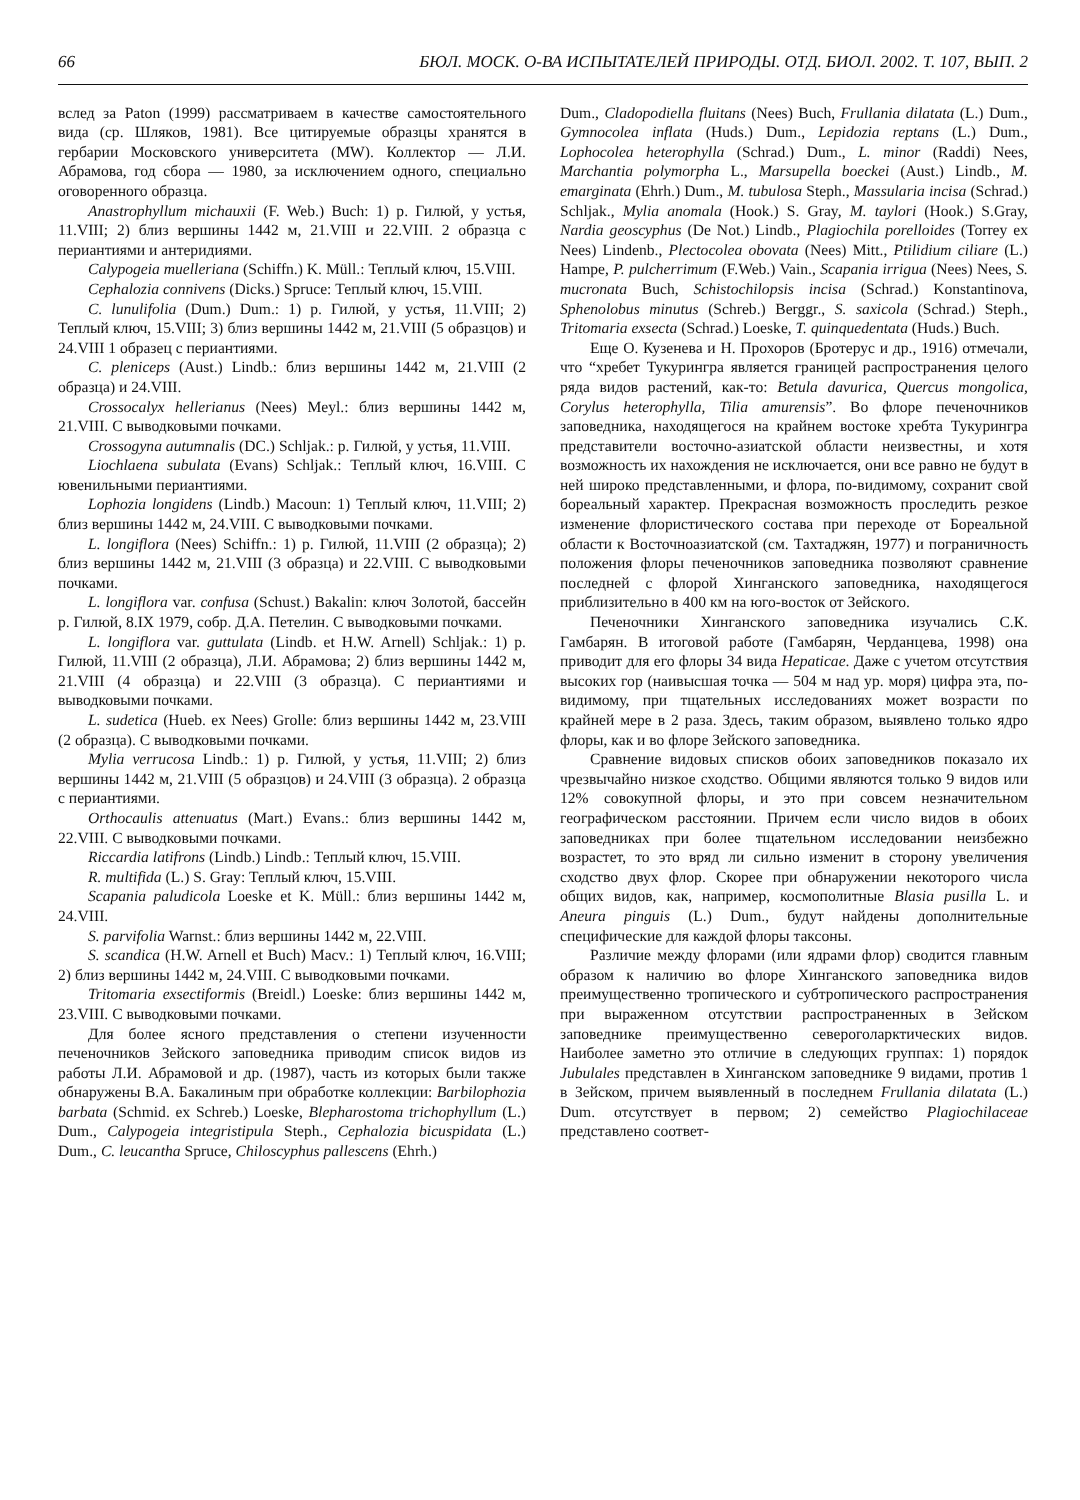66 БЮЛ. МОСК. О-ВА ИСПЫТАТЕЛЕЙ ПРИРОДЫ. ОТД. БИОЛ. 2002. Т. 107, ВЫП. 2
вслед за Paton (1999) рассматриваем в качестве самостоятельного вида (ср. Шляков, 1981). Все цитируемые образцы хранятся в гербарии Московского университета (MW). Коллектор — Л.И. Абрамова, год сбора — 1980, за исключением одного, специально оговоренного образца.
Anastrophyllum michauxii (F. Web.) Buch: 1) р. Гилюй, у устья, 11.VIII; 2) близ вершины 1442 м, 21.VIII и 22.VIII. 2 образца с периантиями и антеридиями.
Calypogeia muelleriana (Schiffn.) K. Müll.: Теплый ключ, 15.VIII.
Cephalozia connivens (Dicks.) Spruce: Теплый ключ, 15.VIII.
C. lunulifolia (Dum.) Dum.: 1) р. Гилюй, у устья, 11.VIII; 2) Теплый ключ, 15.VIII; 3) близ вершины 1442 м, 21.VIII (5 образцов) и 24.VIII 1 образец с периантиями.
C. pleniceps (Aust.) Lindb.: близ вершины 1442 м, 21.VIII (2 образца) и 24.VIII.
Crossocalyx hellerianus (Nees) Meyl.: близ вершины 1442 м, 21.VIII. С выводковыми почками.
Crossogyna autumnalis (DC.) Schljak.: р. Гилюй, у устья, 11.VIII.
Liochlaena subulata (Evans) Schljak.: Теплый ключ, 16.VIII. С ювенильными периантиями.
Lophozia longidens (Lindb.) Macoun: 1) Теплый ключ, 11.VIII; 2) близ вершины 1442 м, 24.VIII. С выводковыми почками.
L. longiflora (Nees) Schiffn.: 1) р. Гилюй, 11.VIII (2 образца); 2) близ вершины 1442 м, 21.VIII (3 образца) и 22.VIII. С выводковыми почками.
L. longiflora var. confusa (Schust.) Bakalin: ключ Золотой, бассейн р. Гилюй, 8.IX 1979, собр. Д.А. Петелин. С выводковыми почками.
L. longiflora var. guttulata (Lindb. et H.W. Arnell) Schljak.: 1) р. Гилюй, 11.VIII (2 образца), Л.И. Абрамова; 2) близ вершины 1442 м, 21.VIII (4 образца) и 22.VIII (3 образца). С периантиями и выводковыми почками.
L. sudetica (Hueb. ex Nees) Grolle: близ вершины 1442 м, 23.VIII (2 образца). С выводковыми почками.
Mylia verrucosa Lindb.: 1) р. Гилюй, у устья, 11.VIII; 2) близ вершины 1442 м, 21.VIII (5 образцов) и 24.VIII (3 образца). 2 образца с периантиями.
Orthocaulis attenuatus (Mart.) Evans.: близ вершины 1442 м, 22.VIII. С выводковыми почками.
Riccardia latifrons (Lindb.) Lindb.: Теплый ключ, 15.VIII.
R. multifida (L.) S. Gray: Теплый ключ, 15.VIII.
Scapania paludicola Loeske et K. Müll.: близ вершины 1442 м, 24.VIII.
S. parvifolia Warnst.: близ вершины 1442 м, 22.VIII.
S. scandica (H.W. Arnell et Buch) Macv.: 1) Теплый ключ, 16.VIII; 2) близ вершины 1442 м, 24.VIII. С выводковыми почками.
Tritomaria exsectiformis (Breidl.) Loeske: близ вершины 1442 м, 23.VIII. С выводковыми почками.
Для более ясного представления о степени изученности печеночников Зейского заповедника приводим список видов из работы Л.И. Абрамовой и др. (1987), часть из которых были также обнаружены В.А. Бакалиным при обработке коллекции: Barbilophozia barbata (Schmid. ex Schreb.) Loeske, Blepharostoma trichophyllum (L.) Dum., Calypogeia integristipula Steph., Cephalozia bicuspidata (L.) Dum., C. leucantha Spruce, Chiloscyphus pallescens (Ehrh.)
Dum., Cladopodiella fluitans (Nees) Buch, Frullania dilatata (L.) Dum., Gymnocolea inflata (Huds.) Dum., Lepidozia reptans (L.) Dum., Lophocolea heterophylla (Schrad.) Dum., L. minor (Raddi) Nees, Marchantia polymorpha L., Marsupella boeckei (Aust.) Lindb., M. emarginata (Ehrh.) Dum., M. tubulosa Steph., Massularia incisa (Schrad.) Schljak., Mylia anomala (Hook.) S. Gray, M. taylori (Hook.) S.Gray, Nardia geoscyphus (De Not.) Lindb., Plagiochila porelloides (Torrey ex Nees) Lindenb., Plectocolea obovata (Nees) Mitt., Ptilidium ciliare (L.) Hampe, P. pulcherrimum (F.Web.) Vain., Scapania irrigua (Nees) Nees, S. mucronata Buch, Schistochilopsis incisa (Schrad.) Konstantinova, Sphenolobus minutus (Schreb.) Berggr., S. saxicola (Schrad.) Steph., Tritomaria exsecta (Schrad.) Loeske, T. quinquedentata (Huds.) Buch.
Еще О. Кузенева и Н. Прохоров (Бротерус и др., 1916) отмечали, что “хребет Тукурингра является границей распространения целого ряда видов растений, как-то: Betula davurica, Quercus mongolica, Corylus heterophylla, Tilia amurensis”. Во флоре печеночников заповедника, находящегося на крайнем востоке хребта Тукурингра представители восточно-азиатской области неизвестны, и хотя возможность их нахождения не исключается, они все равно не будут в ней широко представленными, и флора, по-видимому, сохранит свой бореальный характер. Прекрасная возможность проследить резкое изменение флористического состава при переходе от Бореальной области к Восточноазиатской (см. Тахтаджян, 1977) и пограничность положения флоры печеночников заповедника позволяют сравнение последней с флорой Хинганского заповедника, находящегося приблизительно в 400 км на юго-восток от Зейского.
Печеночники Хинганского заповедника изучались С.К. Гамбарян. В итоговой работе (Гамбарян, Черданцева, 1998) она приводит для его флоры 34 вида Hepaticae. Даже с учетом отсутствия высоких гор (наивысшая точка — 504 м над ур. моря) цифра эта, по-видимому, при тщательных исследованиях может возрасти по крайней мере в 2 раза. Здесь, таким образом, выявлено только ядро флоры, как и во флоре Зейского заповедника.
Сравнение видовых списков обоих заповедников показало их чрезвычайно низкое сходство. Общими являются только 9 видов или 12% совокупной флоры, и это при совсем незначительном географическом расстоянии. Причем если число видов в обоих заповедниках при более тщательном исследовании неизбежно возрастет, то это вряд ли сильно изменит в сторону увеличения сходство двух флор. Скорее при обнаружении некоторого числа общих видов, как, например, космополитные Blasia pusilla L. и Aneura pinguis (L.) Dum., будут найдены дополнительные специфические для каждой флоры таксоны.
Различие между флорами (или ядрами флор) сводится главным образом к наличию во флоре Хинганского заповедника видов преимущественно тропического и субтропического распространения при выраженном отсутствии распространенных в Зейском заповеднике преимущественно североголарктических видов. Наиболее заметно это отличие в следующих группах: 1) порядок Jubulales представлен в Хинганском заповеднике 9 видами, против 1 в Зейском, причем выявленный в последнем Frullania dilatata (L.) Dum. отсутствует в первом; 2) семейство Plagiochilaceae представлено соответ-